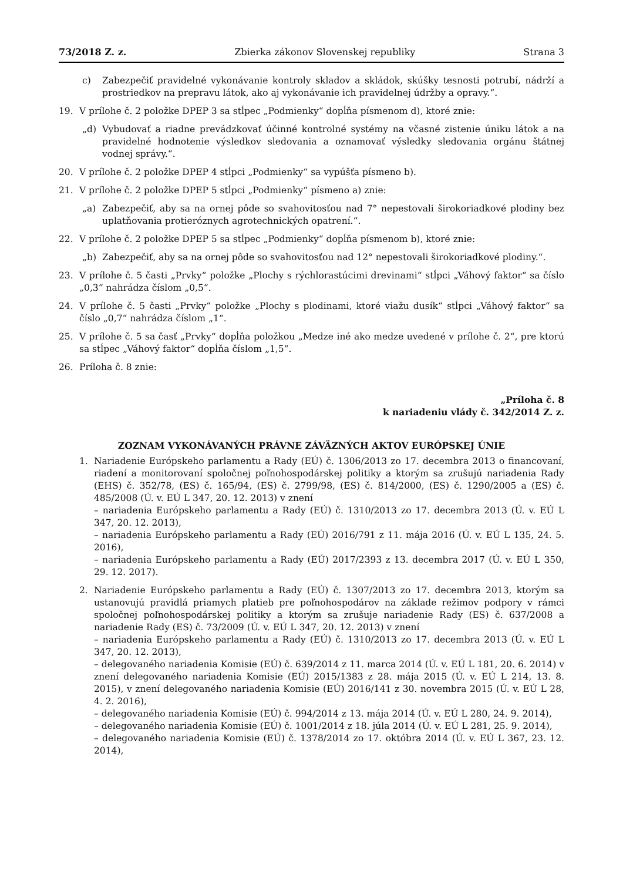73/2018 Z. z. Zbierka zákonov Slovenskej republiky Strana 3
c) Zabezpečiť pravidelné vykonávanie kontroly skladov a skládok, skúšky tesnosti potrubí, nádrží a prostriedkov na prepravu látok, ako aj vykonávanie ich pravidelnej údržby a opravy.“.
19. V prílohe č. 2 položke DPEP 3 sa stĺpec „Podmienky“ dopĺňa písmenom d), ktoré znie:
„d) Vybudovať a riadne prevádzkovať účinné kontrolné systémy na včasné zistenie úniku látok a na pravidelné hodnotenie výsledkov sledovania a oznamovať výsledky sledovania orgánu štátnej vodnej správy.“.
20. V prílohe č. 2 položke DPEP 4 stĺpci „Podmienky“ sa vypúšťa písmeno b).
21. V prílohe č. 2 položke DPEP 5 stĺpci „Podmienky“ písmeno a) znie:
„a) Zabezpečiť, aby sa na ornej pôde so svahovitosťou nad 7° nepestovali širokoriadkové plodiny bez uplatňovania protieróznych agrotechnických opatrení.“.
22. V prílohe č. 2 položke DPEP 5 sa stĺpec „Podmienky“ dopĺňa písmenom b), ktoré znie:
„b) Zabezpečiť, aby sa na ornej pôde so svahovitosťou nad 12° nepestovali širokoriadkové plodiny.“.
23. V prílohe č. 5 časti „Prvky“ položke „Plochy s rýchlorastúcimi drevinami“ stĺpci „Váhový faktor“ sa číslo „0,3“ nahrádza číslom „0,5“.
24. V prílohe č. 5 časti „Prvky“ položke „Plochy s plodinami, ktoré viažu dusík“ stĺpci „Váhový faktor“ sa číslo „0,7“ nahrádza číslom „1“.
25. V prílohe č. 5 sa časť „Prvky“ dopĺňa položkou „Medze iné ako medze uvedené v prílohe č. 2“, pre ktorú sa stĺpec „Váhový faktor“ dopĺňa číslom „1,5“.
26. Príloha č. 8 znie:
„Príloha č. 8
k nariadeniu vlády č. 342/2014 Z. z.
ZOZNAM VYKONÁVANÝCH PRÁVNE ZÁVÄZNÝCH AKTOV EURÓPSKEJ ÚNIE
1. Nariadenie Európskeho parlamentu a Rady (EÚ) č. 1306/2013 zo 17. decembra 2013 o financovaní, riadení a monitorovaní spoločnej poľnohospodárskej politiky a ktorým sa zrušujú nariadenia Rady (EHS) č. 352/78, (ES) č. 165/94, (ES) č. 2799/98, (ES) č. 814/2000, (ES) č. 1290/2005 a (ES) č. 485/2008 (Ú. v. EÚ L 347, 20. 12. 2013) v znení
– nariadenia Európskeho parlamentu a Rady (EÚ) č. 1310/2013 zo 17. decembra 2013 (Ú. v. EÚ L 347, 20. 12. 2013),
– nariadenia Európskeho parlamentu a Rady (EÚ) 2016/791 z 11. mája 2016 (Ú. v. EÚ L 135, 24. 5. 2016),
– nariadenia Európskeho parlamentu a Rady (EÚ) 2017/2393 z 13. decembra 2017 (Ú. v. EÚ L 350, 29. 12. 2017).
2. Nariadenie Európskeho parlamentu a Rady (EÚ) č. 1307/2013 zo 17. decembra 2013, ktorým sa ustanovujú pravidlá priamych platieb pre poľnohospodárov na základe režimov podpory v rámci spoločnej poľnohospodárskej politiky a ktorým sa zrušuje nariadenie Rady (ES) č. 637/2008 a nariadenie Rady (ES) č. 73/2009 (Ú. v. EÚ L 347, 20. 12. 2013) v znení
– nariadenia Európskeho parlamentu a Rady (EÚ) č. 1310/2013 zo 17. decembra 2013 (Ú. v. EÚ L 347, 20. 12. 2013),
– delegovaného nariadenia Komisie (EÚ) č. 639/2014 z 11. marca 2014 (Ú. v. EÚ L 181, 20. 6. 2014) v znení delegovaného nariadenia Komisie (EÚ) 2015/1383 z 28. mája 2015 (Ú. v. EÚ L 214, 13. 8. 2015), v znení delegovaného nariadenia Komisie (EÚ) 2016/141 z 30. novembra 2015 (Ú. v. EÚ L 28, 4. 2. 2016),
– delegovaného nariadenia Komisie (EÚ) č. 994/2014 z 13. mája 2014 (Ú. v. EÚ L 280, 24. 9. 2014),
– delegovaného nariadenia Komisie (EÚ) č. 1001/2014 z 18. júla 2014 (Ú. v. EÚ L 281, 25. 9. 2014),
– delegovaného nariadenia Komisie (EÚ) č. 1378/2014 zo 17. októbra 2014 (Ú. v. EÚ L 367, 23. 12. 2014),